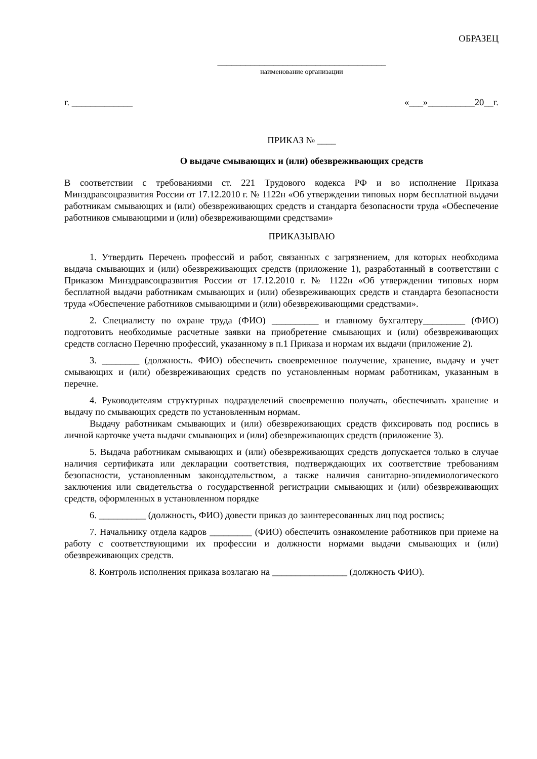ОБРАЗЕЦ
____________________________________
наименование организации
г. _____________ «___»__________20__г.
ПРИКАЗ № ____
О выдаче смывающих и (или) обезвреживающих средств
В соответствии с требованиями ст. 221 Трудового кодекса РФ и во исполнение Приказа Минздравсоцразвития России от 17.12.2010 г. № 1122н «Об утверждении типовых норм бесплатной выдачи работникам смывающих и (или) обезвреживающих средств и стандарта безопасности труда «Обеспечение работников смывающими и (или) обезвреживающими средствами»
ПРИКАЗЫВАЮ
1. Утвердить Перечень профессий и работ, связанных с загрязнением, для которых необходима выдача смывающих и (или) обезвреживающих средств (приложение 1), разработанный в соответствии с Приказом Минздравсоцразвития России от 17.12.2010 г. № 1122н «Об утверждении типовых норм бесплатной выдачи работникам смывающих и (или) обезвреживающих средств и стандарта безопасности труда «Обеспечение работников смывающими и (или) обезвреживающими средствами».
2. Специалисту по охране труда (ФИО) __________ и главному бухгалтеру_________ (ФИО) подготовить необходимые расчетные заявки на приобретение смывающих и (или) обезвреживающих средств согласно Перечню профессий, указанному в п.1 Приказа и нормам их выдачи (приложение 2).
3. ________ (должность. ФИО) обеспечить своевременное получение, хранение, выдачу и учет смывающих и (или) обезвреживающих средств по установленным нормам работникам, указанным в перечне.
4. Руководителям структурных подразделений своевременно получать, обеспечивать хранение и выдачу по смывающих средств по установленным нормам.
Выдачу работникам смывающих и (или) обезвреживающих средств фиксировать под роспись в личной карточке учета выдачи смывающих и (или) обезвреживающих средств (приложение 3).
5. Выдача работникам смывающих и (или) обезвреживающих средств допускается только в случае наличия сертификата или декларации соответствия, подтверждающих их соответствие требованиям безопасности, установленным законодательством, а также наличия санитарно-эпидемиологического заключения или свидетельства о государственной регистрации смывающих и (или) обезвреживающих средств, оформленных в установленном порядке
6. __________ (должность, ФИО) довести приказ до заинтересованных лиц под роспись;
7. Начальнику отдела кадров _________ (ФИО) обеспечить ознакомление работников при приеме на работу с соответствующими их профессии и должности нормами выдачи смывающих и (или) обезвреживающих средств.
8. Контроль исполнения приказа возлагаю на ________________ (должность ФИО).